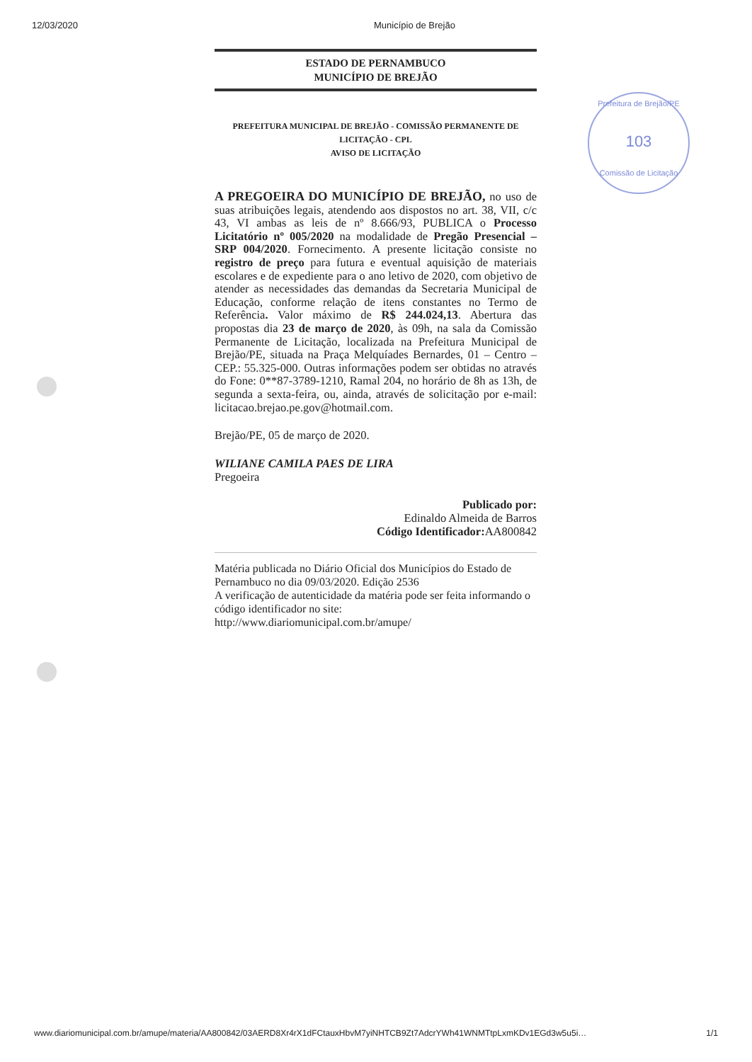12/03/2020 Município de Brejão
Prefeitura de Brejão/PE
103
Comissão de Licitação
ESTADO DE PERNAMBUCO
MUNICÍPIO DE BREJÃO
PREFEITURA MUNICIPAL DE BREJÃO - COMISSÃO PERMANENTE DE LICITAÇÃO - CPL
AVISO DE LICITAÇÃO
A PREGOEIRA DO MUNICÍPIO DE BREJÃO, no uso de suas atribuições legais, atendendo aos dispostos no art. 38, VII, c/c 43, VI ambas as leis de nº 8.666/93, PUBLICA o Processo Licitatório nº 005/2020 na modalidade de Pregão Presencial – SRP 004/2020. Fornecimento. A presente licitação consiste no registro de preço para futura e eventual aquisição de materiais escolares e de expediente para o ano letivo de 2020, com objetivo de atender as necessidades das demandas da Secretaria Municipal de Educação, conforme relação de itens constantes no Termo de Referência. Valor máximo de R$ 244.024,13. Abertura das propostas dia 23 de março de 2020, às 09h, na sala da Comissão Permanente de Licitação, localizada na Prefeitura Municipal de Brejão/PE, situada na Praça Melquíades Bernardes, 01 – Centro – CEP.: 55.325-000. Outras informações podem ser obtidas no através do Fone: 0**87-3789-1210, Ramal 204, no horário de 8h as 13h, de segunda a sexta-feira, ou, ainda, através de solicitação por e-mail: licitacao.brejao.pe.gov@hotmail.com.
Brejão/PE, 05 de março de 2020.
WILIANE CAMILA PAES DE LIRA
Pregoeira
Publicado por:
Edinaldo Almeida de Barros
Código Identificador: AA800842
Matéria publicada no Diário Oficial dos Municípios do Estado de Pernambuco no dia 09/03/2020. Edição 2536
A verificação de autenticidade da matéria pode ser feita informando o código identificador no site:
http://www.diariomunicipal.com.br/amupe/
www.diariomunicipal.com.br/amupe/materia/AA800842/03AERD8Xr4rX1dFCtauxHbvM7yiNHTCB9Zt7AdcrYWh41WNMTtpLxmKDv1EGd3w5u5i… 1/1